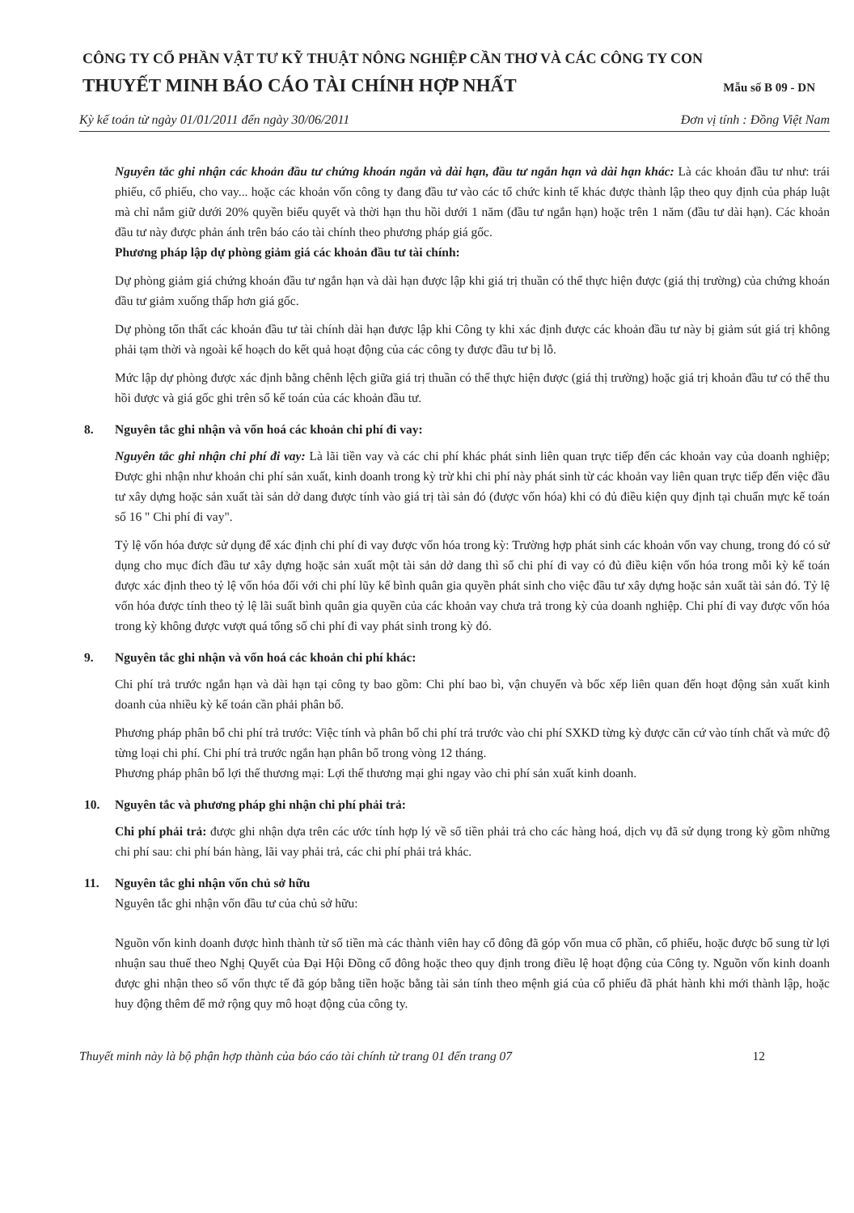CÔNG TY CỔ PHẦN VẬT TƯ KỸ THUẬT NÔNG NGHIỆP CẦN THƠ VÀ CÁC CÔNG TY CON
THUYẾT MINH BÁO CÁO TÀI CHÍNH HỢP NHẤT Mẫu số B 09 - DN
Kỳ kế toán từ ngày 01/01/2011 đến ngày 30/06/2011 Đơn vị tính : Đồng Việt Nam
Nguyên tắc ghi nhận các khoản đầu tư chứng khoán ngắn và dài hạn, đầu tư ngắn hạn và dài hạn khác: Là các khoản đầu tư như: trái phiếu, cổ phiếu, cho vay... hoặc các khoản vốn công ty đang đầu tư vào các tổ chức kinh tế khác được thành lập theo quy định của pháp luật mà chỉ nắm giữ dưới 20% quyền biểu quyết và thời hạn thu hồi dưới 1 năm (đầu tư ngắn hạn) hoặc trên 1 năm (đầu tư dài hạn). Các khoản đầu tư này được phản ánh trên báo cáo tài chính theo phương pháp giá gốc.
Phương pháp lập dự phòng giảm giá các khoản đầu tư tài chính:
Dự phòng giảm giá chứng khoán đầu tư ngắn hạn và dài hạn được lập khi giá trị thuần có thể thực hiện được (giá thị trường) của chứng khoán đầu tư giảm xuống thấp hơn giá gốc.
Dự phòng tổn thất các khoản đầu tư tài chính dài hạn được lập khi Công ty khi xác định được các khoản đầu tư này bị giảm sút giá trị không phải tạm thời và ngoài kế hoạch do kết quả hoạt động của các công ty được đầu tư bị lỗ.
Mức lập dự phòng được xác định bằng chênh lệch giữa giá trị thuần có thể thực hiện được (giá thị trường) hoặc giá trị khoản đầu tư có thể thu hồi được và giá gốc ghi trên sổ kế toán của các khoản đầu tư.
8. Nguyên tắc ghi nhận và vốn hoá các khoản chi phí đi vay:
Nguyên tắc ghi nhận chi phí đi vay: Là lãi tiền vay và các chi phí khác phát sinh liên quan trực tiếp đến các khoản vay của doanh nghiệp; Được ghi nhận như khoản chi phí sản xuất, kinh doanh trong kỳ trừ khi chi phí này phát sinh từ các khoản vay liên quan trực tiếp đến việc đầu tư xây dựng hoặc sản xuất tài sản dở dang được tính vào giá trị tài sản đó (được vốn hóa) khi có đủ điều kiện quy định tại chuẩn mực kế toán số 16 " Chi phí đi vay".
Tỷ lệ vốn hóa được sử dụng để xác định chi phí đi vay được vốn hóa trong kỳ: Trường hợp phát sinh các khoản vốn vay chung, trong đó có sử dụng cho mục đích đầu tư xây dựng hoặc sản xuất một tài sản dở dang thì số chi phí đi vay có đủ điều kiện vốn hóa trong mỗi kỳ kế toán được xác định theo tỷ lệ vốn hóa đối với chi phí lũy kế bình quân gia quyền phát sinh cho việc đầu tư xây dựng hoặc sản xuất tài sản đó. Tỷ lệ vốn hóa được tính theo tỷ lệ lãi suất bình quân gia quyền của các khoản vay chưa trả trong kỳ của doanh nghiệp. Chi phí đi vay được vốn hóa trong kỳ không được vượt quá tổng số chi phí đi vay phát sinh trong kỳ đó.
9. Nguyên tắc ghi nhận và vốn hoá các khoản chi phí khác:
Chi phí trả trước ngắn hạn và dài hạn tại công ty bao gồm: Chi phí bao bì, vận chuyển và bốc xếp liên quan đến hoạt động sản xuất kinh doanh của nhiều kỳ kế toán cần phải phân bổ.
Phương pháp phân bổ chi phí trả trước: Việc tính và phân bổ chi phí trả trước vào chi phí SXKD từng kỳ được căn cứ vào tính chất và mức độ từng loại chi phí. Chi phí trả trước ngắn hạn phân bổ trong vòng 12 tháng.
Phương pháp phân bổ lợi thế thương mại: Lợi thế thương mại ghi ngay vào chi phí sản xuất kinh doanh.
10. Nguyên tắc và phương pháp ghi nhận chi phí phải trả:
Chi phí phải trả: được ghi nhận dựa trên các ước tính hợp lý về số tiền phải trả cho các hàng hoá, dịch vụ đã sử dụng trong kỳ gồm những chi phí sau: chi phí bán hàng, lãi vay phải trả, các chi phí phải trả khác.
11. Nguyên tắc ghi nhận vốn chủ sở hữu
Nguyên tắc ghi nhận vốn đầu tư của chủ sở hữu:
Nguồn vốn kinh doanh được hình thành từ số tiền mà các thành viên hay cổ đông đã góp vốn mua cổ phần, cổ phiếu, hoặc được bổ sung từ lợi nhuận sau thuế theo Nghị Quyết của Đại Hội Đồng cổ đông hoặc theo quy định trong điều lệ hoạt động của Công ty. Nguồn vốn kinh doanh được ghi nhận theo số vốn thực tế đã góp bằng tiền hoặc bằng tài sản tính theo mệnh giá của cổ phiếu đã phát hành khi mới thành lập, hoặc huy động thêm để mở rộng quy mô hoạt động của công ty.
Thuyết minh này là bộ phận hợp thành của báo cáo tài chính từ trang 01 đến trang 07 12